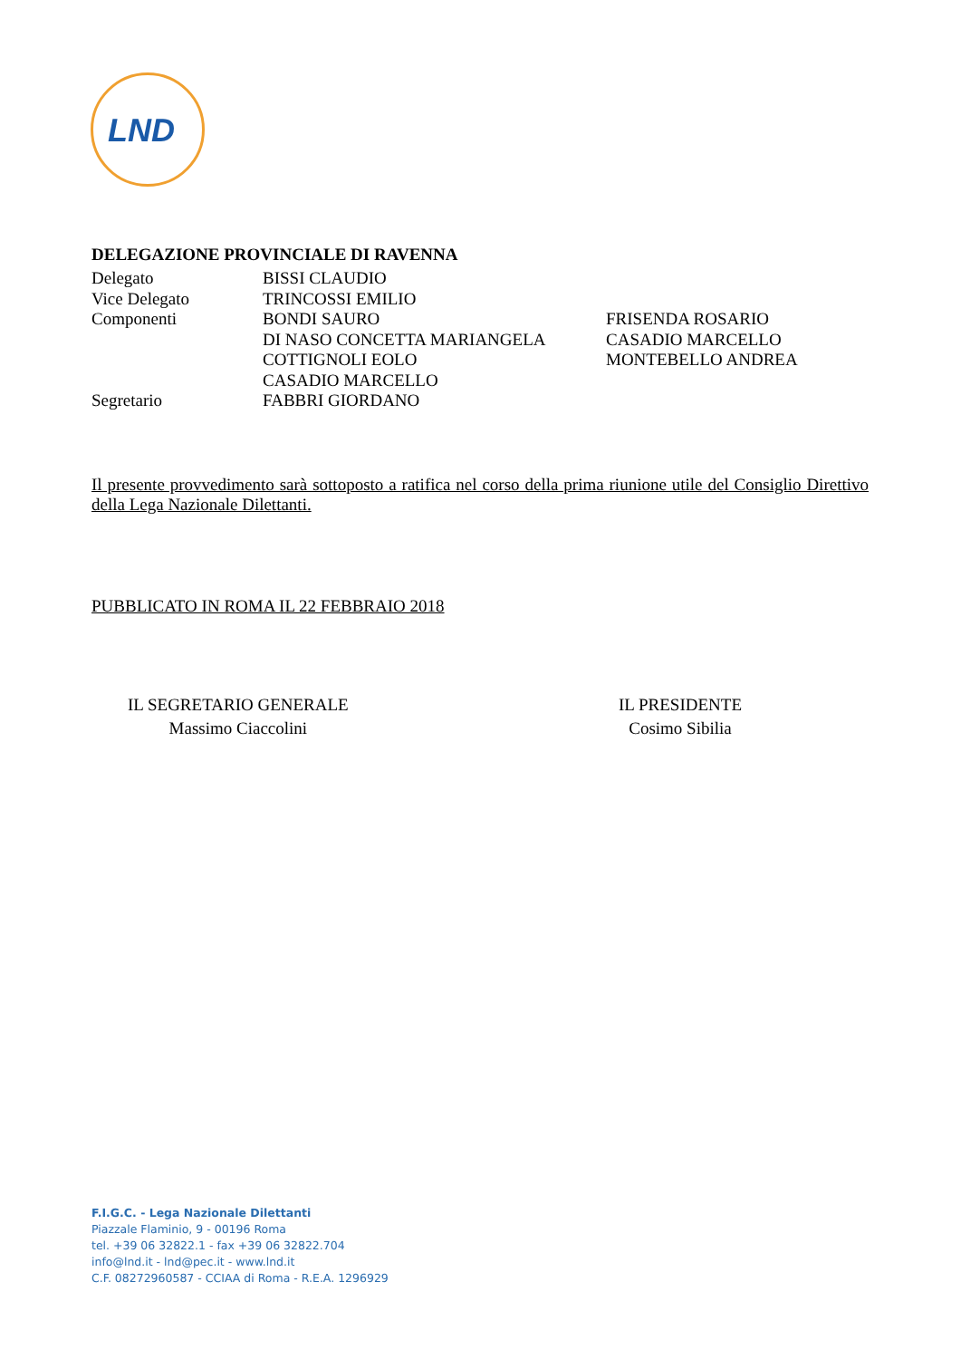LND
DELEGAZIONE PROVINCIALE DI RAVENNA
| Delegato | BISSI CLAUDIO | |
| Vice Delegato | TRINCOSSI EMILIO | |
| Componenti | BONDI SAURO | FRISENDA ROSARIO |
| | DI NASO CONCETTA MARIANGELA | CASADIO MARCELLO |
| | COTTIGNOLI EOLO | MONTEBELLO ANDREA |
| | CASADIO MARCELLO | |
| Segretario | FABBRI GIORDANO | |
Il presente provvedimento sarà sottoposto a ratifica nel corso della prima riunione utile del Consiglio Direttivo della Lega Nazionale Dilettanti.
PUBBLICATO IN ROMA IL 22 FEBBRAIO 2018
IL SEGRETARIO GENERALE
Massimo Ciaccolini
IL PRESIDENTE
Cosimo Sibilia
F.I.G.C. - Lega Nazionale Dilettanti
Piazzale Flaminio, 9 - 00196 Roma
tel. +39 06 32822.1 - fax +39 06 32822.704
info@lnd.it - lnd@pec.it - www.lnd.it
C.F. 08272960587 - CCIAA di Roma - R.E.A. 1296929